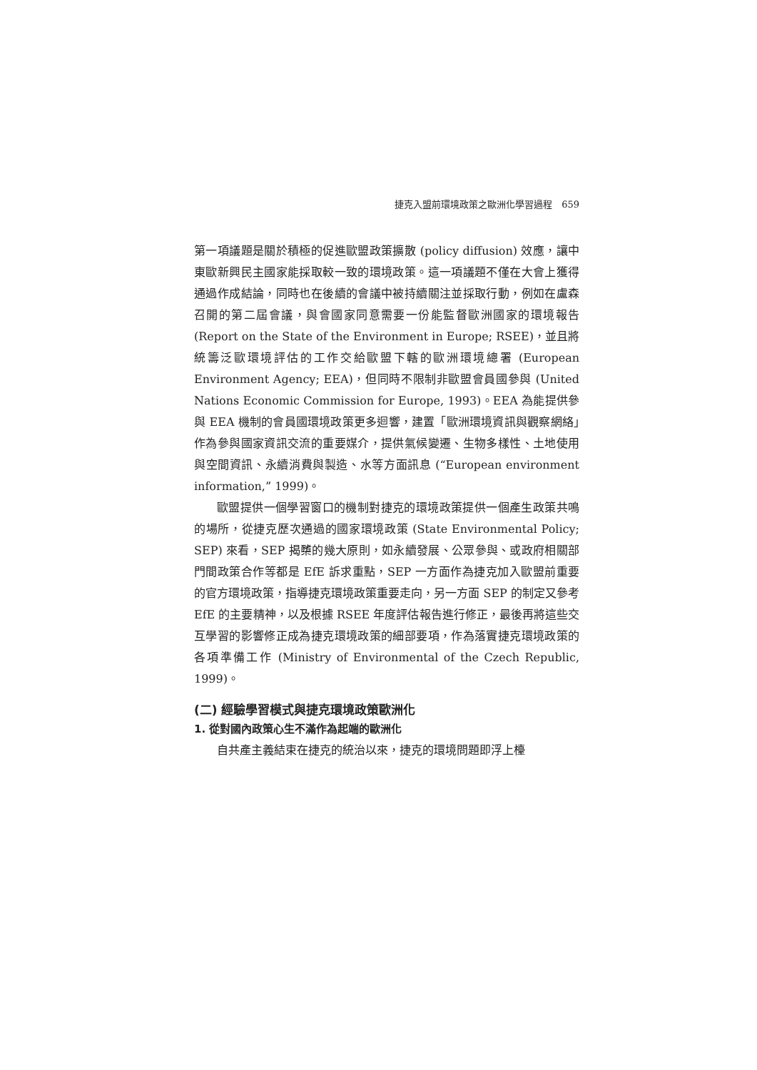捷克入盟前環境政策之歐洲化學習過程　659
第一項議題是關於積極的促進歐盟政策擴散 (policy diffusion) 效應，讓中東歐新興民主國家能採取較一致的環境政策。這一項議題不僅在大會上獲得通過作成結論，同時也在後續的會議中被持續關注並採取行動，例如在盧森召開的第二屆會議，與會國家同意需要一份能監督歐洲國家的環境報告 (Report on the State of the Environment in Europe; RSEE)，並且將統籌泛歐環境評估的工作交給歐盟下轄的歐洲環境總署 (European Environment Agency; EEA)，但同時不限制非歐盟會員國參與 (United Nations Economic Commission for Europe, 1993)。EEA 為能提供參與 EEA 機制的會員國環境政策更多迴響，建置「歐洲環境資訊與觀察網絡」作為參與國家資訊交流的重要媒介，提供氣候變遷、生物多樣性、土地使用與空間資訊、永續消費與製造、水等方面訊息 (“European environment information,” 1999)。
歐盟提供一個學習窗口的機制對捷克的環境政策提供一個產生政策共鳴的場所，從捷克歷次通過的國家環境政策 (State Environmental Policy; SEP) 來看，SEP 揭櫫的幾大原則，如永續發展、公眾參與、或政府相關部門間政策合作等都是 EfE 訴求重點，SEP 一方面作為捷克加入歐盟前重要的官方環境政策，指導捷克環境政策重要走向，另一方面 SEP 的制定又參考 EfE 的主要精神，以及根據 RSEE 年度評估報告進行修正，最後再將這些交互學習的影響修正成為捷克環境政策的細部要項，作為落實捷克環境政策的各項準備工作 (Ministry of Environmental of the Czech Republic, 1999)。
(二) 經驗學習模式與捷克環境政策歐洲化
1. 從對國內政策心生不滿作為起端的歐洲化
自共產主義結束在捷克的統治以來，捷克的環境問題即浮上檯